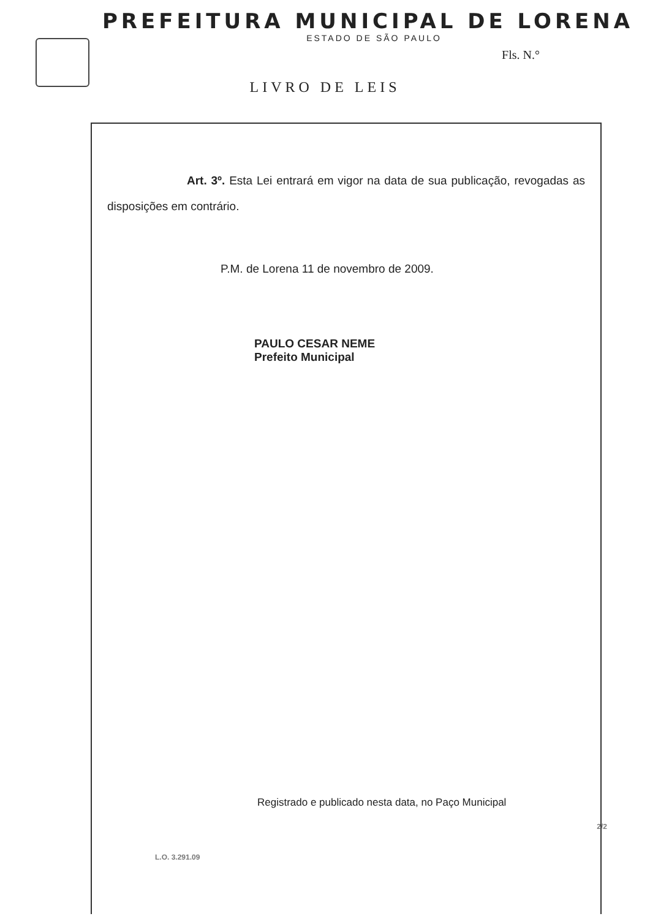PREFEITURA MUNICIPAL DE LORENA
ESTADO DE SÃO PAULO
Fls. N.°
LIVRO DE LEIS
Art. 3º. Esta Lei entrará em vigor na data de sua publicação, revogadas as disposições em contrário.
P.M. de Lorena 11 de novembro de 2009.
PAULO CESAR NEME
Prefeito Municipal
Registrado e publicado nesta data, no Paço Municipal
2/2
L.O. 3.291.09